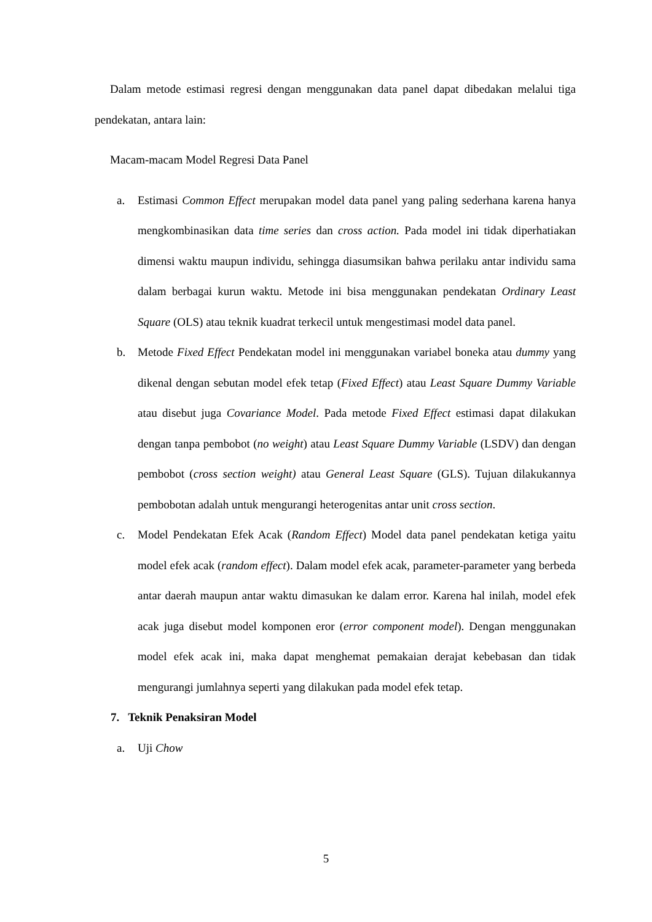Dalam metode estimasi regresi dengan menggunakan data panel dapat dibedakan melalui tiga pendekatan, antara lain:
Macam-macam Model Regresi Data Panel
a. Estimasi Common Effect merupakan model data panel yang paling sederhana karena hanya mengkombinasikan data time series dan cross action. Pada model ini tidak diperhatiakan dimensi waktu maupun individu, sehingga diasumsikan bahwa perilaku antar individu sama dalam berbagai kurun waktu. Metode ini bisa menggunakan pendekatan Ordinary Least Square (OLS) atau teknik kuadrat terkecil untuk mengestimasi model data panel.
b. Metode Fixed Effect Pendekatan model ini menggunakan variabel boneka atau dummy yang dikenal dengan sebutan model efek tetap (Fixed Effect) atau Least Square Dummy Variable atau disebut juga Covariance Model. Pada metode Fixed Effect estimasi dapat dilakukan dengan tanpa pembobot (no weight) atau Least Square Dummy Variable (LSDV) dan dengan pembobot (cross section weight) atau General Least Square (GLS). Tujuan dilakukannya pembobotan adalah untuk mengurangi heterogenitas antar unit cross section.
c. Model Pendekatan Efek Acak (Random Effect) Model data panel pendekatan ketiga yaitu model efek acak (random effect). Dalam model efek acak, parameter-parameter yang berbeda antar daerah maupun antar waktu dimasukan ke dalam error. Karena hal inilah, model efek acak juga disebut model komponen eror (error component model). Dengan menggunakan model efek acak ini, maka dapat menghemat pemakaian derajat kebebasan dan tidak mengurangi jumlahnya seperti yang dilakukan pada model efek tetap.
7. Teknik Penaksiran Model
a. Uji Chow
5